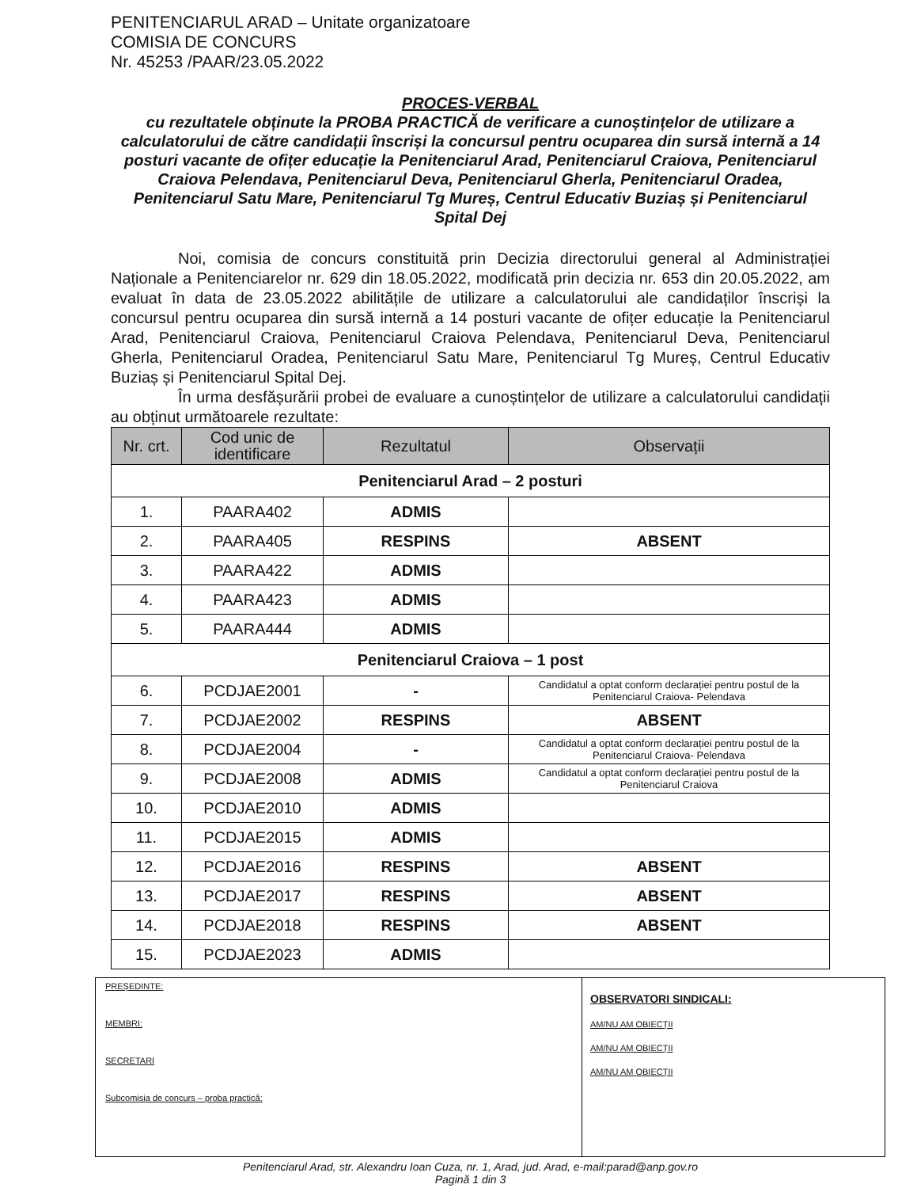PENITENCIARUL ARAD – Unitate organizatoare
COMISIA DE CONCURS
Nr. 45253 /PAAR/23.05.2022
PROCES-VERBAL
cu rezultatele obținute la PROBA PRACTICĂ de verificare a cunoștințelor de utilizare a calculatorului de către candidații înscriși la concursul pentru ocuparea din sursă internă a 14 posturi vacante de ofițer educație la Penitenciarul Arad, Penitenciarul Craiova, Penitenciarul Craiova Pelendava, Penitenciarul Deva, Penitenciarul Gherla, Penitenciarul Oradea, Penitenciarul Satu Mare, Penitenciarul Tg Mureș, Centrul Educativ Buziaș și Penitenciarul Spital Dej
Noi, comisia de concurs constituită prin Decizia directorului general al Administrației Naționale a Penitenciarelor nr. 629 din 18.05.2022, modificată prin decizia nr. 653 din 20.05.2022, am evaluat în data de 23.05.2022 abilitățile de utilizare a calculatorului ale candidaților înscriși la concursul pentru ocuparea din sursă internă a 14 posturi vacante de ofițer educație la Penitenciarul Arad, Penitenciarul Craiova, Penitenciarul Craiova Pelendava, Penitenciarul Deva, Penitenciarul Gherla, Penitenciarul Oradea, Penitenciarul Satu Mare, Penitenciarul Tg Mureș, Centrul Educativ Buziaș și Penitenciarul Spital Dej.
În urma desfășurării probei de evaluare a cunoștințelor de utilizare a calculatorului candidații au obținut următoarele rezultate:
| Nr. crt. | Cod unic de identificare | Rezultatul | Observații |
| --- | --- | --- | --- |
| Penitenciarul Arad – 2 posturi | | | |
| 1. | PAARA402 | ADMIS | |
| 2. | PAARA405 | RESPINS | ABSENT |
| 3. | PAARA422 | ADMIS | |
| 4. | PAARA423 | ADMIS | |
| 5. | PAARA444 | ADMIS | |
| Penitenciarul Craiova – 1 post | | | |
| 6. | PCDJAE2001 | - | Candidatul a optat conform declarației pentru postul de la Penitenciarul Craiova- Pelendava |
| 7. | PCDJAE2002 | RESPINS | ABSENT |
| 8. | PCDJAE2004 | - | Candidatul a optat conform declarației pentru postul de la Penitenciarul Craiova- Pelendava |
| 9. | PCDJAE2008 | ADMIS | Candidatul a optat conform declarației pentru postul de la Penitenciarul Craiova |
| 10. | PCDJAE2010 | ADMIS | |
| 11. | PCDJAE2015 | ADMIS | |
| 12. | PCDJAE2016 | RESPINS | ABSENT |
| 13. | PCDJAE2017 | RESPINS | ABSENT |
| 14. | PCDJAE2018 | RESPINS | ABSENT |
| 15. | PCDJAE2023 | ADMIS | |
PREȘEDINTE:
MEMBRI:
SECRETARI
Subcomisia de concurs – proba practică:
OBSERVATORI SINDICALI:
AM/NU AM OBIECȚII
AM/NU AM OBIECȚII
AM/NU AM OBIECȚII
Penitenciarul Arad, str. Alexandru Ioan Cuza, nr. 1, Arad, jud. Arad, e-mail:parad@anp.gov.ro
Pagină 1 din 3